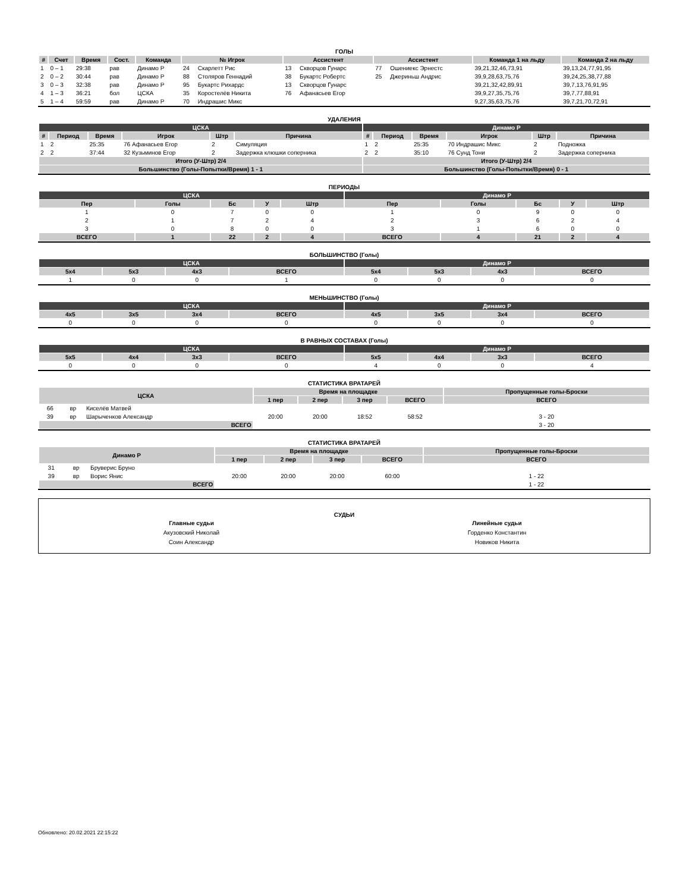ГОЛЫ
| # | Счет | Время | Сост. | Команда | № Игрок | | Ассистент | | Ассистент | | Команда 1 на льду | Команда 2 на льду |
| --- | --- | --- | --- | --- | --- | --- | --- | --- | --- | --- | --- | --- |
| 1 | 0 – 1 | 29:38 | рав | Динамо Р | 24 | Скарлетт Рис | 13 | Скворцов Гунарс | 77 | Ошениекс Эрнестс | 39,21,32,46,73,91 | 39,13,24,77,91,95 |
| 2 | 0 – 2 | 30:44 | рав | Динамо Р | 88 | Столяров Геннадий | 38 | Букартс Робертс | 25 | Джериньш Андрис | 39,9,28,63,75,76 | 39,24,25,38,77,88 |
| 3 | 0 – 3 | 32:38 | рав | Динамо Р | 95 | Букартс Рихардс | 13 | Скворцов Гунарс | | | 39,21,32,42,89,91 | 39,7,13,76,91,95 |
| 4 | 1 – 3 | 36:21 | бол | ЦСКА | 35 | Коростелёв Никита | 76 | Афанасьев Егор | | | 39,9,27,35,75,76 | 39,7,77,88,91 |
| 5 | 1 – 4 | 59:59 | рав | Динамо Р | 70 | Индрашис Микс | | | | | 9,27,35,63,75,76 | 39,7,21,70,72,91 |
УДАЛЕНИЯ
| ЦСКА | | | | | | Динамо Р | | | | | |
| # | Период | Время | Игрок | Штр | Причина | # | Период | Время | Игрок | Штр | Причина |
| 1 | 2 | 25:35 | 76 Афанасьев Егор | 2 | Симуляция | 1 | 2 | 25:35 | 70 Индрашис Микс | 2 | Подножка |
| 2 | 2 | 37:44 | 32 Кузьминов Егор | 2 | Задержка клюшки соперника | 2 | 2 | 35:10 | 76 Сунд Тони | 2 | Задержка соперника |
| Итого (У-Штр) 2/4 | | | | | | Итого (У-Штр) 2/4 | | | | | |
| Большинство (Голы-Попытки/Время) 1 - 1 | | | | | | Большинство (Голы-Попытки/Время) 0 - 1 | | | | | |
ПЕРИОДЫ
| ЦСКА | | | | | Динамо Р | | | | |
| Пер | Голы | Бс | У | Штр | Пер | Голы | Бс | У | Штр |
| 1 | 0 | 7 | 0 | 0 | 1 | 0 | 9 | 0 | 0 |
| 2 | 1 | 7 | 2 | 4 | 2 | 3 | 6 | 2 | 4 |
| 3 | 0 | 8 | 0 | 0 | 3 | 1 | 6 | 0 | 0 |
| ВСЕГО | 1 | 22 | 2 | 4 | ВСЕГО | 4 | 21 | 2 | 4 |
БОЛЬШИНСТВО (Голы)
| ЦСКА | | | | Динамо Р | | | |
| 5x4 | 5x3 | 4x3 | ВСЕГО | 5x4 | 5x3 | 4x3 | ВСЕГО |
| 1 | 0 | 0 | 1 | 0 | 0 | 0 | 0 |
МЕНЬШИНСТВО (Голы)
| ЦСКА | | | | Динамо Р | | | |
| 4x5 | 3x5 | 3x4 | ВСЕГО | 4x5 | 3x5 | 3x4 | ВСЕГО |
| 0 | 0 | 0 | 0 | 0 | 0 | 0 | 0 |
В РАВНЫХ СОСТАВАХ (Голы)
| ЦСКА | | | | Динамо Р | | | |
| 5x5 | 4x4 | 3x3 | ВСЕГО | 5x5 | 4x4 | 3x3 | ВСЕГО |
| 0 | 0 | 0 | 0 | 4 | 0 | 0 | 4 |
СТАТИСТИКА ВРАТАРЕЙ
| ЦСКА | | | Время на площадке | | | | Пропущенные голы-Броски |
| --- | --- | --- | --- | --- | --- | --- | --- |
| | | | 1 пер | 2 пер | 3 пер | ВСЕГО | ВСЕГО |
| 66 | вр | Киселёв Матвей | | | | | |
| 39 | вр | Шарыченков Александр | 20:00 | 20:00 | 18:52 | 58:52 | 3 - 20 |
| ВСЕГО | | | | | | | 3 - 20 |
СТАТИСТИКА ВРАТАРЕЙ
| Динамо Р | | | Время на площадке | | | | Пропущенные голы-Броски |
| --- | --- | --- | --- | --- | --- | --- | --- |
| | | | 1 пер | 2 пер | 3 пер | ВСЕГО | ВСЕГО |
| 31 | вр | Бруверис Бруно | | | | | |
| 39 | вр | Ворис Янис | 20:00 | 20:00 | 20:00 | 60:00 | 1 - 22 |
| ВСЕГО | | | | | | | 1 - 22 |
СУДЬИ
Главные судьи
Акузовский Николай
Соин Александр
Линейные судьи
Горденко Константин
Новиков Никита
Обновлено: 20.02.2021 22:15:22